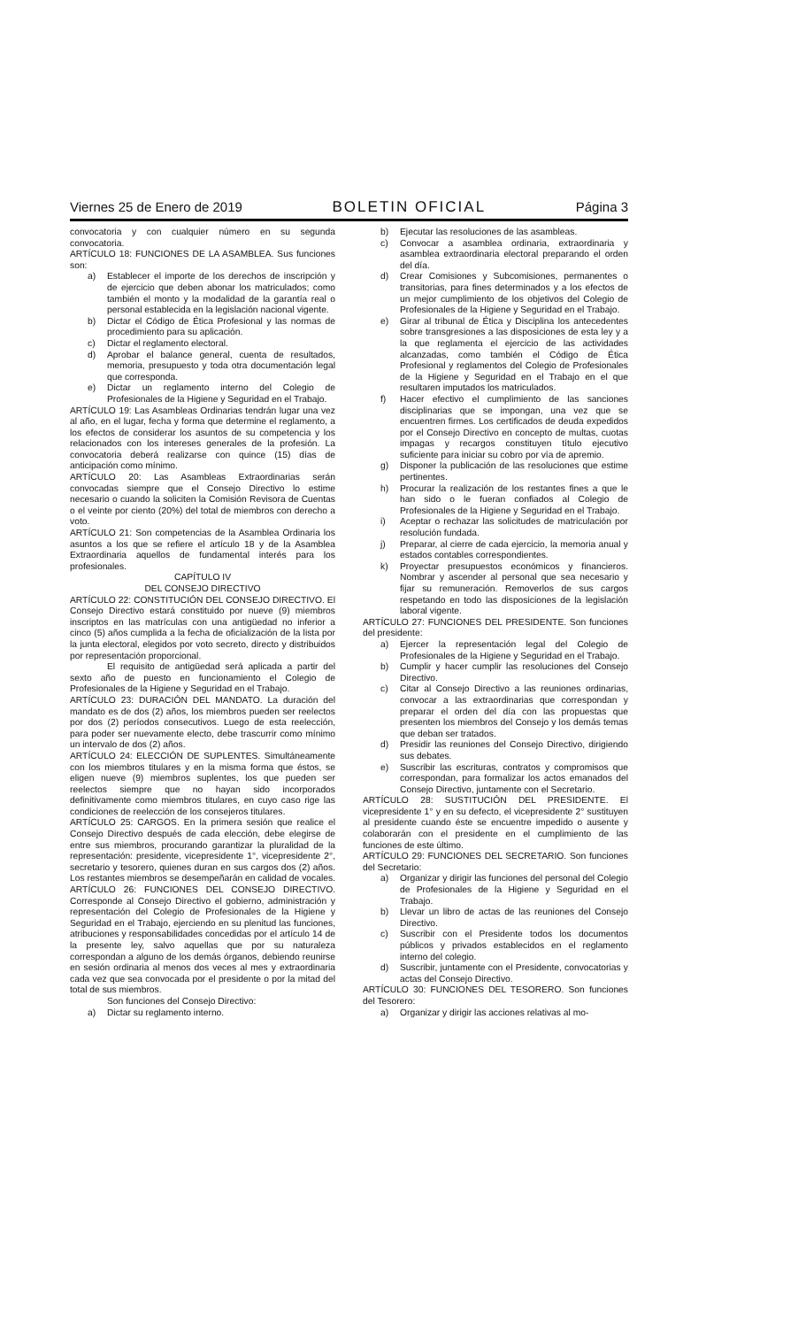Viernes 25 de Enero de 2019 BOLETIN OFICIAL Página 3
convocatoria y con cualquier número en su segunda convocatoria.
ARTÍCULO 18: FUNCIONES DE LA ASAMBLEA. Sus funciones son:
a) Establecer el importe de los derechos de inscripción y de ejercicio que deben abonar los matriculados; como también el monto y la modalidad de la garantía real o personal establecida en la legislación nacional vigente.
b) Dictar el Código de Ética Profesional y las normas de procedimiento para su aplicación.
c) Dictar el reglamento electoral.
d) Aprobar el balance general, cuenta de resultados, memoria, presupuesto y toda otra documentación legal que corresponda.
e) Dictar un reglamento interno del Colegio de Profesionales de la Higiene y Seguridad en el Trabajo.
ARTÍCULO 19: Las Asambleas Ordinarias tendrán lugar una vez al año, en el lugar, fecha y forma que determine el reglamento, a los efectos de considerar los asuntos de su competencia y los relacionados con los intereses generales de la profesión. La convocatoria deberá realizarse con quince (15) días de anticipación como mínimo.
ARTÍCULO 20: Las Asambleas Extraordinarias serán convocadas siempre que el Consejo Directivo lo estime necesario o cuando la soliciten la Comisión Revisora de Cuentas o el veinte por ciento (20%) del total de miembros con derecho a voto.
ARTÍCULO 21: Son competencias de la Asamblea Ordinaria los asuntos a los que se refiere el artículo 18 y de la Asamblea Extraordinaria aquellos de fundamental interés para los profesionales.
CAPÍTULO IV
DEL CONSEJO DIRECTIVO
ARTÍCULO 22: CONSTITUCIÓN DEL CONSEJO DIRECTIVO. El Consejo Directivo estará constituido por nueve (9) miembros inscriptos en las matrículas con una antigüedad no inferior a cinco (5) años cumplida a la fecha de oficialización de la lista por la junta electoral, elegidos por voto secreto, directo y distribuidos por representación proporcional.
El requisito de antigüedad será aplicada a partir del sexto año de puesto en funcionamiento el Colegio de Profesionales de la Higiene y Seguridad en el Trabajo.
ARTÍCULO 23: DURACIÓN DEL MANDATO. La duración del mandato es de dos (2) años, los miembros pueden ser reelectos por dos (2) períodos consecutivos. Luego de esta reelección, para poder ser nuevamente electo, debe trascurrir como mínimo un intervalo de dos (2) años.
ARTÍCULO 24: ELECCIÓN DE SUPLENTES. Simultáneamente con los miembros titulares y en la misma forma que éstos, se eligen nueve (9) miembros suplentes, los que pueden ser reelectos siempre que no hayan sido incorporados definitivamente como miembros titulares, en cuyo caso rige las condiciones de reelección de los consejeros titulares.
ARTÍCULO 25: CARGOS. En la primera sesión que realice el Consejo Directivo después de cada elección, debe elegirse de entre sus miembros, procurando garantizar la pluralidad de la representación: presidente, vicepresidente 1°, vicepresidente 2°, secretario y tesorero, quienes duran en sus cargos dos (2) años. Los restantes miembros se desempeñarán en calidad de vocales.
ARTÍCULO 26: FUNCIONES DEL CONSEJO DIRECTIVO. Corresponde al Consejo Directivo el gobierno, administración y representación del Colegio de Profesionales de la Higiene y Seguridad en el Trabajo, ejerciendo en su plenitud las funciones, atribuciones y responsabilidades concedidas por el artículo 14 de la presente ley, salvo aquellas que por su naturaleza correspondan a alguno de los demás órganos, debiendo reunirse en sesión ordinaria al menos dos veces al mes y extraordinaria cada vez que sea convocada por el presidente o por la mitad del total de sus miembros.
Son funciones del Consejo Directivo:
a) Dictar su reglamento interno.
b) Ejecutar las resoluciones de las asambleas.
c) Convocar a asamblea ordinaria, extraordinaria y asamblea extraordinaria electoral preparando el orden del día.
d) Crear Comisiones y Subcomisiones, permanentes o transitorias, para fines determinados y a los efectos de un mejor cumplimiento de los objetivos del Colegio de Profesionales de la Higiene y Seguridad en el Trabajo.
e) Girar al tribunal de Ética y Disciplina los antecedentes sobre transgresiones a las disposiciones de esta ley y a la que reglamenta el ejercicio de las actividades alcanzadas, como también el Código de Ética Profesional y reglamentos del Colegio de Profesionales de la Higiene y Seguridad en el Trabajo en el que resultaren imputados los matriculados.
f) Hacer efectivo el cumplimiento de las sanciones disciplinarias que se impongan, una vez que se encuentren firmes. Los certificados de deuda expedidos por el Consejo Directivo en concepto de multas, cuotas impagas y recargos constituyen título ejecutivo suficiente para iniciar su cobro por vía de apremio.
g) Disponer la publicación de las resoluciones que estime pertinentes.
h) Procurar la realización de los restantes fines a que le han sido o le fueran confiados al Colegio de Profesionales de la Higiene y Seguridad en el Trabajo.
i) Aceptar o rechazar las solicitudes de matriculación por resolución fundada.
j) Preparar, al cierre de cada ejercicio, la memoria anual y estados contables correspondientes.
k) Proyectar presupuestos económicos y financieros. Nombrar y ascender al personal que sea necesario y fijar su remuneración. Removerlos de sus cargos respetando en todo las disposiciones de la legislación laboral vigente.
ARTÍCULO 27: FUNCIONES DEL PRESIDENTE. Son funciones del presidente:
a) Ejercer la representación legal del Colegio de Profesionales de la Higiene y Seguridad en el Trabajo.
b) Cumplir y hacer cumplir las resoluciones del Consejo Directivo.
c) Citar al Consejo Directivo a las reuniones ordinarias, convocar a las extraordinarias que correspondan y preparar el orden del día con las propuestas que presenten los miembros del Consejo y los demás temas que deban ser tratados.
d) Presidir las reuniones del Consejo Directivo, dirigiendo sus debates.
e) Suscribir las escrituras, contratos y compromisos que correspondan, para formalizar los actos emanados del Consejo Directivo, juntamente con el Secretario.
ARTÍCULO 28: SUSTITUCIÓN DEL PRESIDENTE. El vicepresidente 1° y en su defecto, el vicepresidente 2° sustituyen al presidente cuando éste se encuentre impedido o ausente y colaborarán con el presidente en el cumplimiento de las funciones de este último.
ARTÍCULO 29: FUNCIONES DEL SECRETARIO. Son funciones del Secretario:
a) Organizar y dirigir las funciones del personal del Colegio de Profesionales de la Higiene y Seguridad en el Trabajo.
b) Llevar un libro de actas de las reuniones del Consejo Directivo.
c) Suscribir con el Presidente todos los documentos públicos y privados establecidos en el reglamento interno del colegio.
d) Suscribir, juntamente con el Presidente, convocatorias y actas del Consejo Directivo.
ARTÍCULO 30: FUNCIONES DEL TESORERO. Son funciones del Tesorero:
a) Organizar y dirigir las acciones relativas al mo-